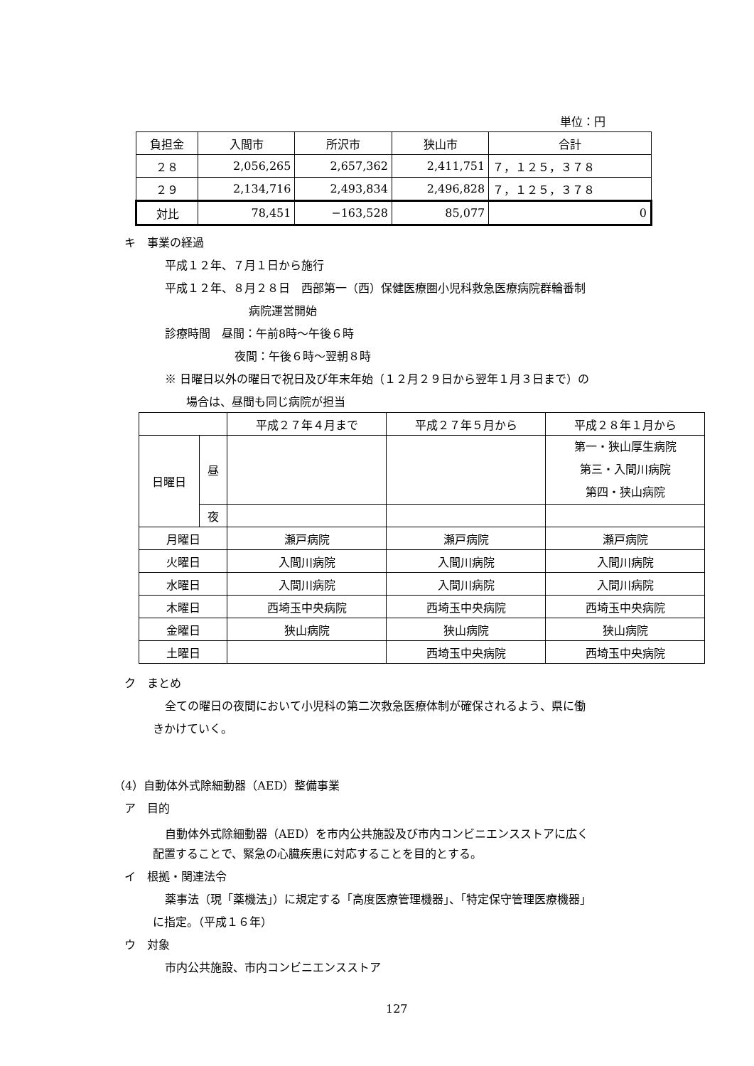単位：円
| 負担金 | 入間市 | 所沢市 | 狭山市 | 合計 |
| ２８ | 2,056,265 | 2,657,362 | 2,411,751 | ７，１２５，３７８ |
| ２９ | 2,134,716 | 2,493,834 | 2,496,828 | ７，１２５，３７８ |
| 対比 | 78,451 | −163,528 | 85,077 | 0 |
キ　事業の経過
平成１２年、７月１日から施行
平成１２年、８月２８日　西部第一（西）保健医療圏小児科救急医療病院群輪番制
病院運営開始
診療時間　昼間：午前8時〜午後６時
夜間：午後６時〜翌朝８時
※ 日曜日以外の曜日で祝日及び年末年始（１２月２９日から翌年１月３日まで）の
場合は、昼間も同じ病院が担当
| | | 平成２７年４月まで | 平成２７年５月から | 平成２８年１月から |
| 日曜日 | 昼 | | | 第一・狭山厚生病院 第三・入間川病院 第四・狭山病院 |
| | 夜 | | | |
| 月曜日 | | 瀬戸病院 | 瀬戸病院 | 瀬戸病院 |
| 火曜日 | | 入間川病院 | 入間川病院 | 入間川病院 |
| 水曜日 | | 入間川病院 | 入間川病院 | 入間川病院 |
| 木曜日 | | 西埼玉中央病院 | 西埼玉中央病院 | 西埼玉中央病院 |
| 金曜日 | | 狭山病院 | 狭山病院 | 狭山病院 |
| 土曜日 | | | 西埼玉中央病院 | 西埼玉中央病院 |
ク　まとめ
全ての曜日の夜間において小児科の第二次救急医療体制が確保されるよう、県に働
きかけていく。
（4）自動体外式除細動器（AED）整備事業
ア　目的
自動体外式除細動器（AED）を市内公共施設及び市内コンビニエンスストアに広く
配置することで、緊急の心臓疾患に対応することを目的とする。
イ　根拠・関連法令
薬事法（現「薬機法」）に規定する「高度医療管理機器」、「特定保守管理医療機器」
に指定。（平成１６年）
ウ　対象
市内公共施設、市内コンビニエンスストア
127